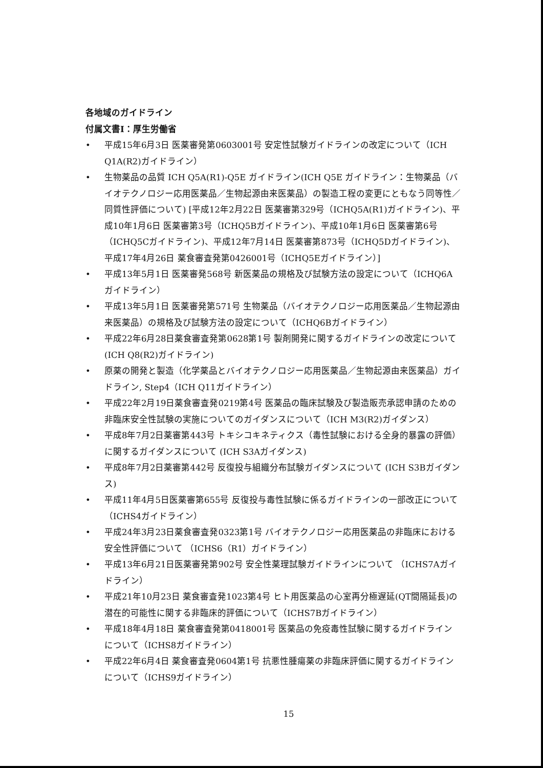各地域のガイドライン
付属文書I：厚生労働省
• 平成15年6月3日 医薬審発第0603001号 安定性試験ガイドラインの改定について（ICH Q1A(R2)ガイドライン）
• 生物薬品の品質 ICH Q5A(R1)-Q5E ガイドライン(ICH Q5E ガイドライン：生物薬品（バイオテクノロジー応用医薬品／生物起源由来医薬品）の製造工程の変更にともなう同等性／同質性評価について) [平成12年2月22日 医薬審第329号（ICHQ5A(R1)ガイドライン)、平成10年1月6日 医薬審第3号（ICHQ5Bガイドライン)、平成10年1月6日 医薬審第6号（ICHQ5Cガイドライン)、平成12年7月14日 医薬審第873号（ICHQ5Dガイドライン)、平成17年4月26日 薬食審査発第0426001号（ICHQ5Eガイドライン）]
• 平成13年5月1日 医薬審発568号 新医薬品の規格及び試験方法の設定について（ICHQ6Aガイドライン）
• 平成13年5月1日 医薬審発第571号 生物薬品（バイオテクノロジー応用医薬品／生物起源由来医薬品）の規格及び試験方法の設定について（ICHQ6Bガイドライン）
• 平成22年6月28日薬食審査発第0628第1号 製剤開発に関するガイドラインの改定について(ICH Q8(R2)ガイドライン)
• 原薬の開発と製造（化学薬品とバイオテクノロジー応用医薬品／生物起源由来医薬品）ガイドライン, Step4（ICH Q11ガイドライン）
• 平成22年2月19日薬食審査発0219第4号 医薬品の臨床試験及び製造販売承認申請のための非臨床安全性試験の実施についてのガイダンスについて（ICH M3(R2)ガイダンス）
• 平成8年7月2日薬審第443号 トキシコキネティクス（毒性試験における全身的暴露の評価）に関するガイダンスについて (ICH S3Aガイダンス)
• 平成8年7月2日薬審第442号 反復投与組織分布試験ガイダンスについて (ICH S3Bガイダンス)
• 平成11年4月5日医薬審第655号 反復投与毒性試験に係るガイドラインの一部改正について（ICHS4ガイドライン）
• 平成24年3月23日薬食審査発0323第1号 バイオテクノロジー応用医薬品の非臨床における安全性評価について （ICHS6（R1）ガイドライン）
• 平成13年6月21日医薬審発第902号 安全性薬理試験ガイドラインについて （ICHS7Aガイドライン）
• 平成21年10月23日 薬食審査発1023第4号 ヒト用医薬品の心室再分極遅延(QT間隔延長)の潜在的可能性に関する非臨床的評価について（ICHS7Bガイドライン）
• 平成18年4月18日 薬食審査発第0418001号 医薬品の免疫毒性試験に関するガイドラインについて（ICHS8ガイドライン）
• 平成22年6月4日 薬食審査発0604第1号 抗悪性腫瘍薬の非臨床評価に関するガイドラインについて（ICHS9ガイドライン）
15